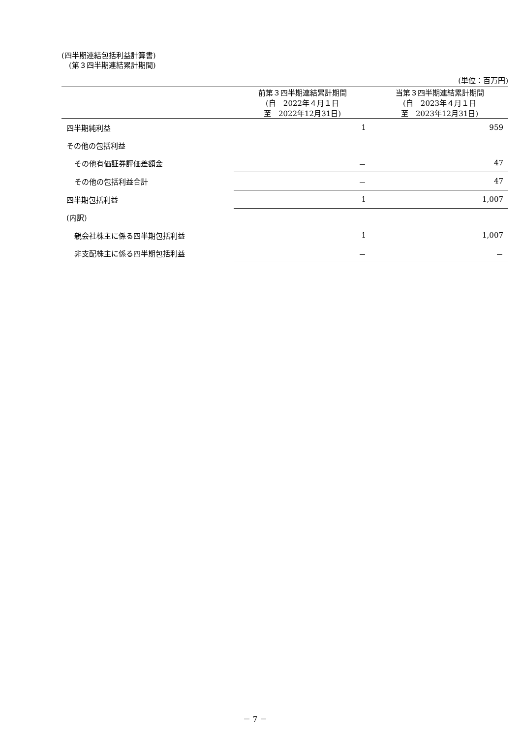(四半期連結包括利益計算書)
　(第３四半期連結累計期間)
(単位：百万円)
| | 前第３四半期連結累計期間 (自 2022年４月１日 至 2022年12月31日) | 当第３四半期連結累計期間 (自 2023年４月１日 至 2023年12月31日) |
| --- | --- | --- |
| 四半期純利益 | 1 | 959 |
| その他の包括利益 | | |
| その他有価証券評価差額金 | － | 47 |
| その他の包括利益合計 | － | 47 |
| 四半期包括利益 | 1 | 1,007 |
| (内訳) | | |
| 親会社株主に係る四半期包括利益 | 1 | 1,007 |
| 非支配株主に係る四半期包括利益 | － | － |
－ 7 －